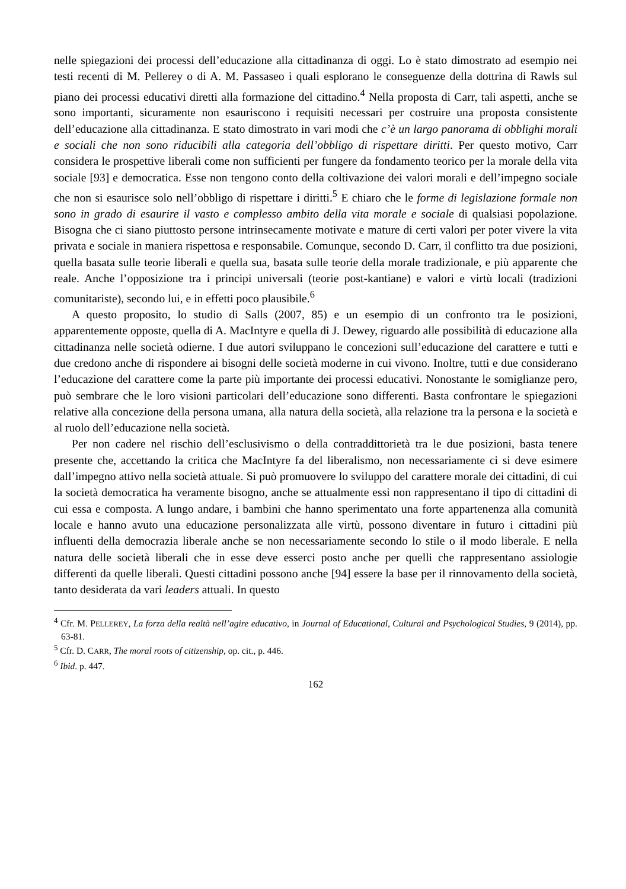nelle spiegazioni dei processi dell’educazione alla cittadinanza di oggi. Lo è stato dimostrato ad esempio nei testi recenti di M. Pellerey o di A. M. Passaseo i quali esplorano le conseguenze della dottrina di Rawls sul piano dei processi educativi diretti alla formazione del cittadino.<sup>4</sup> Nella proposta di Carr, tali aspetti, anche se sono importanti, sicuramente non esauriscono i requisiti necessari per costruire una proposta consistente dell’educazione alla cittadinanza. E stato dimostrato in vari modi che c’è un largo panorama di obblighi morali e sociali che non sono riducibili alla categoria dell’obbligo di rispettare diritti. Per questo motivo, Carr considera le prospettive liberali come non sufficienti per fungere da fondamento teorico per la morale della vita sociale [93] e democratica. Esse non tengono conto della coltivazione dei valori morali e dell’impegno sociale che non si esaurisce solo nell’obbligo di rispettare i diritti.<sup>5</sup> E chiaro che le forme di legislazione formale non sono in grado di esaurire il vasto e complesso ambito della vita morale e sociale di qualsiasi popolazione. Bisogna che ci siano piuttosto persone intrinsecamente motivate e mature di certi valori per poter vivere la vita privata e sociale in maniera rispettosa e responsabile. Comunque, secondo D. Carr, il conflitto tra due posizioni, quella basata sulle teorie liberali e quella sua, basata sulle teorie della morale tradizionale, e più apparente che reale. Anche l’opposizione tra i principi universali (teorie post-kantiane) e valori e virtù locali (tradizioni comunitariste), secondo lui, e in effetti poco plausibile.<sup>6</sup>
A questo proposito, lo studio di Salls (2007, 85) e un esempio di un confronto tra le posizioni, apparentemente opposte, quella di A. MacIntyre e quella di J. Dewey, riguardo alle possibilità di educazione alla cittadinanza nelle società odierne. I due autori sviluppano le concezioni sull’educazione del carattere e tutti e due credono anche di rispondere ai bisogni delle società moderne in cui vivono. Inoltre, tutti e due considerano l’educazione del carattere come la parte più importante dei processi educativi. Nonostante le somiglianze pero, può sembrare che le loro visioni particolari dell’educazione sono differenti. Basta confrontare le spiegazioni relative alla concezione della persona umana, alla natura della società, alla relazione tra la persona e la società e al ruolo dell’educazione nella società.
Per non cadere nel rischio dell’esclusivismo o della contraddittorietà tra le due posizioni, basta tenere presente che, accettando la critica che MacIntyre fa del liberalismo, non necessariamente ci si deve esimere dall’impegno attivo nella società attuale. Si può promuovere lo sviluppo del carattere morale dei cittadini, di cui la società democratica ha veramente bisogno, anche se attualmente essi non rappresentano il tipo di cittadini di cui essa e composta. A lungo andare, i bambini che hanno sperimentato una forte appartenenza alla comunità locale e hanno avuto una educazione personalizzata alle virtù, possono diventare in futuro i cittadini più influenti della democrazia liberale anche se non necessariamente secondo lo stile o il modo liberale. E nella natura delle società liberali che in esse deve esserci posto anche per quelli che rappresentano assiologie differenti da quelle liberali. Questi cittadini possono anche [94] essere la base per il rinnovamento della società, tanto desiderata da vari leaders attuali. In questo
<sup>4</sup> Cfr. M. PELLEREY, La forza della realtà nell’agire educativo, in Journal of Educational, Cultural and Psychological Studies, 9 (2014), pp. 63-81.
<sup>5</sup> Cfr. D. CARR, The moral roots of citizenship, op. cit., p. 446.
<sup>6</sup> Ibid. p. 447.
162